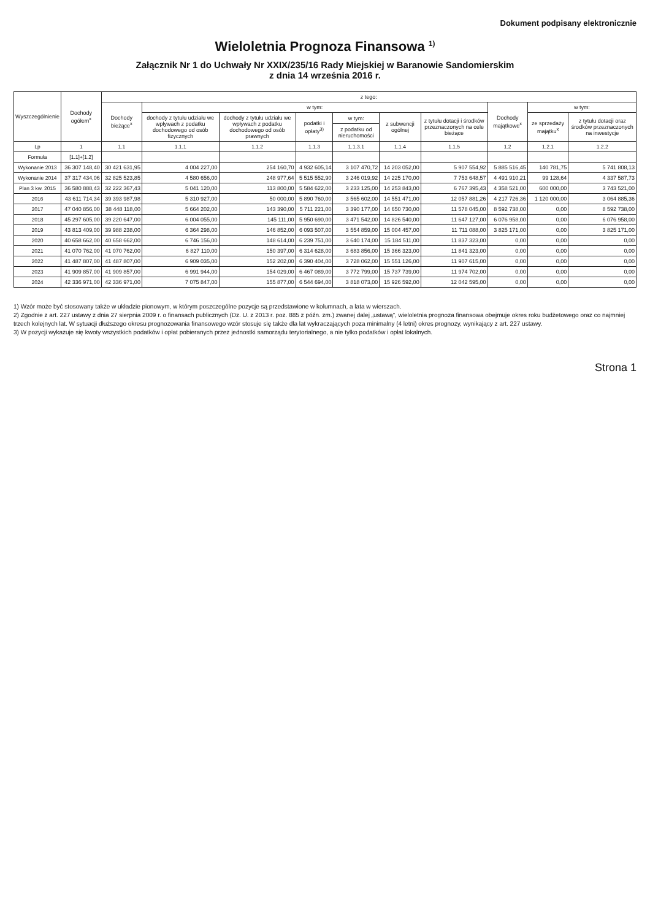Dokument podpisany elektronicznie
Wieloletnia Prognoza Finansowa <sup>1)</sup>
Załącznik Nr 1 do Uchwały Nr XXIX/235/16 Rady Miejskiej w Baranowie Sandomierskim
z dnia 14 września 2016 r.
| Wyszczególnienie | Dochody ogółem<sup>x</sup> | z tego: | | | | | | | | | |
| --- | --- | --- | --- | --- | --- | --- | --- | --- | --- | --- | --- |
| | | Dochody bieżące<sup>x</sup> | w tym: | | | | | | Dochody majątkowe<sup>x</sup> | w tym: | |
| | | | dochody z tytułu udziału we wpływach z podatku dochodowego od osób fizycznych | dochody z tytułu udziału we wpływach z podatku dochodowego od osób prawnych | podatki i opłaty<sup>3)</sup> | w tym: | z subwencji ogólnej | z tytułu dotacji i środków przeznaczonych na cele bieżące | | ze sprzedaży majątku<sup>x</sup> | z tytułu dotacji oraz środków przeznaczonych na inwestycje |
| | | | | | | z podatku od nieruchomości | | | | | |
| Lp | 1 | 1.1 | 1.1.1 | 1.1.2 | 1.1.3 | 1.1.3.1 | 1.1.4 | 1.1.5 | 1.2 | 1.2.1 | 1.2.2 |
| Formuła | [1.1]+[1.2] | | | | | | | | | | |
| Wykonanie 2013 | 36 307 148,40 | 30 421 631,95 | 4 004 227,00 | 254 160,70 | 4 932 605,14 | 3 107 470,72 | 14 203 052,00 | 5 907 554,92 | 5 885 516,45 | 140 781,75 | 5 741 808,13 |
| Wykonanie 2014 | 37 317 434,06 | 32 825 523,85 | 4 580 656,00 | 248 977,64 | 5 515 552,90 | 3 246 019,92 | 14 225 170,00 | 7 753 648,57 | 4 491 910,21 | 99 128,64 | 4 337 587,73 |
| Plan 3 kw. 2015 | 36 580 888,43 | 32 222 367,43 | 5 041 120,00 | 113 800,00 | 5 584 622,00 | 3 233 125,00 | 14 253 843,00 | 6 767 395,43 | 4 358 521,00 | 600 000,00 | 3 743 521,00 |
| 2016 | 43 611 714,34 | 39 393 987,98 | 5 310 927,00 | 50 000,00 | 5 890 760,00 | 3 565 602,00 | 14 551 471,00 | 12 057 881,26 | 4 217 726,36 | 1 120 000,00 | 3 064 885,36 |
| 2017 | 47 040 856,00 | 38 448 118,00 | 5 664 202,00 | 143 390,00 | 5 711 221,00 | 3 390 177,00 | 14 650 730,00 | 11 578 045,00 | 8 592 738,00 | 0,00 | 8 592 738,00 |
| 2018 | 45 297 605,00 | 39 220 647,00 | 6 004 055,00 | 145 111,00 | 5 950 690,00 | 3 471 542,00 | 14 826 540,00 | 11 647 127,00 | 6 076 958,00 | 0,00 | 6 076 958,00 |
| 2019 | 43 813 409,00 | 39 988 238,00 | 6 364 298,00 | 146 852,00 | 6 093 507,00 | 3 554 859,00 | 15 004 457,00 | 11 711 088,00 | 3 825 171,00 | 0,00 | 3 825 171,00 |
| 2020 | 40 658 662,00 | 40 658 662,00 | 6 746 156,00 | 148 614,00 | 6 239 751,00 | 3 640 174,00 | 15 184 511,00 | 11 837 323,00 | 0,00 | 0,00 | 0,00 |
| 2021 | 41 070 762,00 | 41 070 762,00 | 6 827 110,00 | 150 397,00 | 6 314 628,00 | 3 683 856,00 | 15 366 323,00 | 11 841 323,00 | 0,00 | 0,00 | 0,00 |
| 2022 | 41 487 807,00 | 41 487 807,00 | 6 909 035,00 | 152 202,00 | 6 390 404,00 | 3 728 062,00 | 15 551 126,00 | 11 907 615,00 | 0,00 | 0,00 | 0,00 |
| 2023 | 41 909 857,00 | 41 909 857,00 | 6 991 944,00 | 154 029,00 | 6 467 089,00 | 3 772 799,00 | 15 737 739,00 | 11 974 702,00 | 0,00 | 0,00 | 0,00 |
| 2024 | 42 336 971,00 | 42 336 971,00 | 7 075 847,00 | 155 877,00 | 6 544 694,00 | 3 818 073,00 | 15 926 592,00 | 12 042 595,00 | 0,00 | 0,00 | 0,00 |
1) Wzór może być stosowany także w układzie pionowym, w którym poszczególne pozycje są przedstawione w kolumnach, a lata w wierszach.
2) Zgodnie z art. 227 ustawy z dnia 27 sierpnia 2009 r. o finansach publicznych (Dz. U. z 2013 r. poz. 885 z późn. zm.) zwanej dalej „ustawą”, wieloletnia prognoza finansowa obejmuje okres roku budżetowego oraz co najmniej trzech kolejnych lat. W sytuacji dłuższego okresu prognozowania finansowego wzór stosuje się także dla lat wykraczających poza minimalny (4 letni) okres prognozy, wynikający z art. 227 ustawy.
3) W pozycji wykazuje się kwoty wszystkich podatków i opłat pobieranych przez jednostki samorządu terytorialnego, a nie tylko podatków i opłat lokalnych.
Strona 1